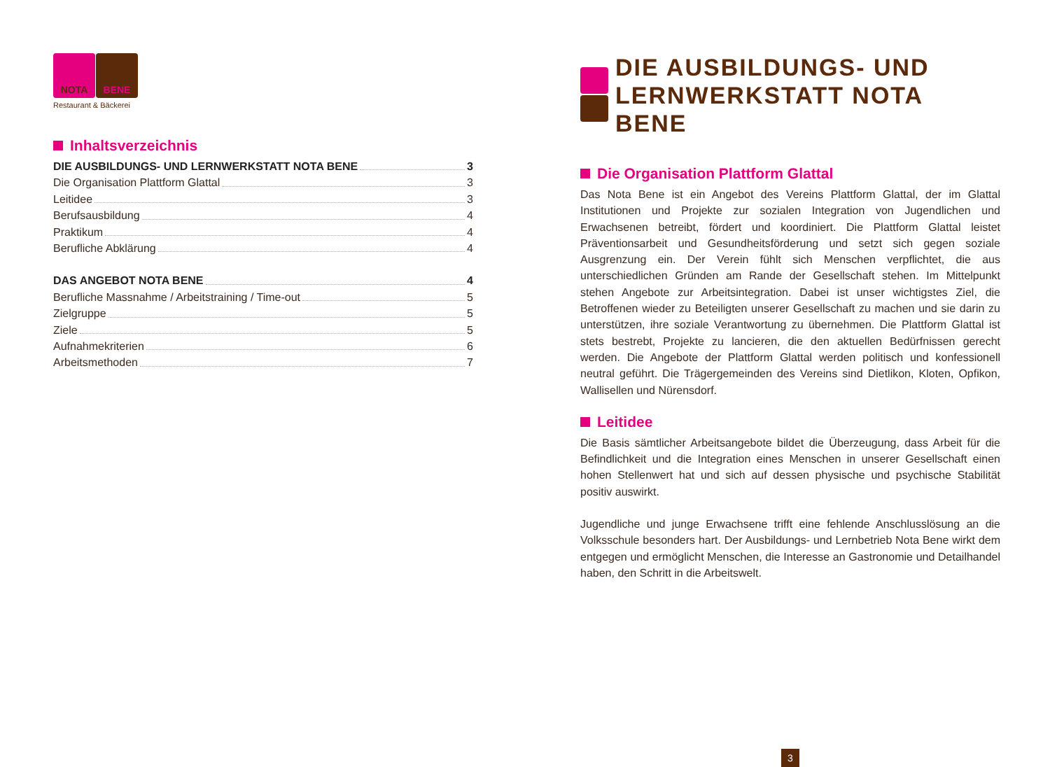NOTA BENE
Restaurant & Bäckerei
Inhaltsverzeichnis
DIE AUSBILDUNGS- UND LERNWERKSTATT NOTA BENE 3
Die Organisation Plattform Glattal 3
Leitidee 3
Berufsausbildung 4
Praktikum 4
Berufliche Abklärung 4
DAS ANGEBOT NOTA BENE 4
Berufliche Massnahme / Arbeitstraining / Time-out 5
Zielgruppe 5
Ziele 5
Aufnahmekriterien 6
Arbeitsmethoden 7
DIE AUSBILDUNGS- UND
LERNWERKSTATT NOTA BENE
Die Organisation Plattform Glattal
Das Nota Bene ist ein Angebot des Vereins Plattform Glattal, der im Glattal Institutionen und Projekte zur sozialen Integration von Jugendlichen und Erwachsenen betreibt, fördert und koordiniert. Die Plattform Glattal leistet Präventionsarbeit und Gesundheitsförderung und setzt sich gegen soziale Ausgrenzung ein. Der Verein fühlt sich Menschen verpflichtet, die aus unterschiedlichen Gründen am Rande der Gesellschaft stehen. Im Mittelpunkt stehen Angebote zur Arbeitsintegration. Dabei ist unser wichtigstes Ziel, die Betroffenen wieder zu Beteiligten unserer Gesellschaft zu machen und sie darin zu unterstützen, ihre soziale Verantwortung zu übernehmen. Die Plattform Glattal ist stets bestrebt, Projekte zu lancieren, die den aktuellen Bedürfnissen gerecht werden. Die Angebote der Plattform Glattal werden politisch und konfessionell neutral geführt. Die Trägergemeinden des Vereins sind Dietlikon, Kloten, Opfikon, Wallisellen und Nürensdorf.
Leitidee
Die Basis sämtlicher Arbeitsangebote bildet die Überzeugung, dass Arbeit für die Befindlichkeit und die Integration eines Menschen in unserer Gesellschaft einen hohen Stellenwert hat und sich auf dessen physische und psychische Stabilität positiv auswirkt.
Jugendliche und junge Erwachsene trifft eine fehlende Anschlusslösung an die Volksschule besonders hart. Der Ausbildungs- und Lernbetrieb Nota Bene wirkt dem entgegen und ermöglicht Menschen, die Interesse an Gastronomie und Detailhandel haben, den Schritt in die Arbeitswelt.
3